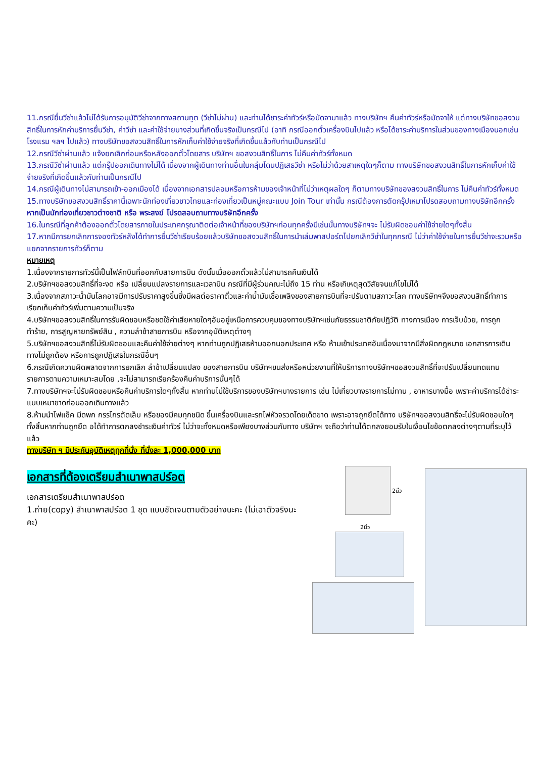11.กรณียื่นวีซ่าแล้วไม่ได้รับการอนุมัติวีซ่าจากทางสถานทูต (วีซ่าไม่ผ่าน) และท่านได้ชาระค่าทัวร์หรือมัดจามาแล้ว ทางบริษัทฯ คืนค่าทัวร์หรือมัดจาให้ แต่ทางบริษัทขอสงวนสิทธิ์ในการหักค่าบริการยื่นวีซ่า, ค่าวีซ่า และค่าใช้จ่ายบางส่วนที่เกิดขึ้นจริงเป็นกรณีไป (อาทิ กรณีออกตั๋วเครื่องบินไปแล้ว หรือได้ชาระค่าบริการในส่วนของทางเมืองนอกเช่น โรงแรม ฯลฯ ไปแล้ว) ทางบริษัทขอสงวนสิทธิ์ในการหักเก็บค่าใช้จ่ายจริงที่เกิดขึ้นแล้วกับท่านเป็นกรณีไป
12.กรณีวีซ่าผ่านแล้ว แจ้งยกเลิกก่อนหรือหลังออกตั๋วโดยสาร บริษัทฯ ขอสงวนสิทธิ์ในการ ไม่คืนค่าทัวร์ทั้งหมด
13.กรณีวีซ่าผ่านแล้ว แต่กรุ๊ปออกเดินทางไม่ได้ เนื่องจากผู้เดินทางท่านอื่นในกลุ่มโดนปฏิเสธวีซ่า หรือไม่ว่าด้วยสาเหตุใดๆก็ตาม ทางบริษัทขอสงวนสิทธิ์ในการหักเก็บค่าใช้จ่ายจริงที่เกิดขึ้นแล้วกับท่านเป็นกรณีไป
14.กรณีผู้เดินทางไม่สามารถเข้า-ออกเมืองได้ เนื่องจากเอกสารปลอมหรือการห้ามของเจ้าหน้าที่ไม่ว่าเหตุผลใดๆ ก็ตามทางบริษัทของสงวนสิทธิ์ในการ ไม่คืนค่าทัวร์ทั้งหมด
15.ทางบริษัทขอสงวนสิทธิ์ราคานี้เฉพาะนักท่องเที่ยวชาวไทยและท่องเที่ยวเป็นหมู่คณะแบบ Join Tour เท่านั้น กรณีต้องการตัดกรุ๊ปเหมาโปรดสอบถามทางบริษัทอีกครั้ง หากเป็นนักท่องเที่ยวชาวต่างชาติ หรือ พระสงฆ์ โปรดสอบถามทางบริษัทอีกครั้ง
16.ในกรณีที่ลูกค้าต้องออกตั๋วโดยสารภายในประเทศกรุณาติดต่อเจ้าหน้าที่ของบริษัทฯก่อนทุกครั้งมีเช่นนั้นทางบริษัทฯจะ ไม่รับผิดชอบค่าใช้จ่ายใดๆทั้งสิ้น
17.หากมีการยกเลิกการจองทัวร์หลังได้ทำการยื่นวีซ่าเรียบร้อยแล้วบริษัทขอสงวนสิทธิ์ในการนำเล่มพาสปอร์ตไปยกเลิกวีซ่าในทุกกรณี ไม่ว่าค่าใช้จ่ายในการยื่นวีซ่าจะรวมหรือแยกจากรายการทัวร์ก็ตาม
หมายเหตุ
1.เนื่องจากรายการทัวร์นี้เป็นไฟล์ทบินที่ออกกับสายการบิน ดังนั้นเมื่อออกตั๋วแล้วไม่สามารถคืนเงินได้
2.บริษัทฯขอสงวนสิทธิ์ที่จะงด หรือ เปลี่ยนแปลงรายการและเวลาบิน กรณีที่มีผู้ร่วมคณะไม่ถึง 15 ท่าน หรือเกิเหตุสุดวิสัยจนแก้ไขไม่ได้
3.เนื่องจากสภาวะน้ำมันโลกอาจมีการปรับราคาสูงขึ้นซึ่งมีผลต่อราคาตั๋วและค่าน้ำมันเชื้อเพลิงของสายการบินที่จะปรับตามสภาวะโลก ทางบริษัทฯจึงขอสงวนสิทธิ์ทำการเรียกเก็บค่าทัวร์เพิ่มตามความเป็นจริง
4.บริษัทฯขอสงวนสิทธิ์ในการรับผิดชอบหรือชดใช้ค่าเสียหายใดๆอันอยู่เหนือการควบคุมของทางบริษัทฯเช่นภัยธรรมชาติภัยปฎิวัติ ทางการเมือง การเจ็บป่วย, การถูกทำร้าย, การสูญหายทรัพย์สิน , ความล่าช้าสายการบิน หรือจากอุบัติเหตุต่างๆ
5.บริษัทฯขอสงวนสิทธิ์ไม่รับผิดชอบและคืนค่าใช้จ่ายต่างๆ หากท่านถูกปฏิเสธห้ามออกนอกประเทศ หรือ ห้ามเข้าประเทศอันเนื่องมาจากมีสิ่งผิดกฎหมาย เอกสารการเดินทางไม่ถูกต้อง หรือการถูกปฏิเสธในกรณีอื่นๆ
6.กรณีเกิดความผิดพลาดจากการยกเลิก ล่าช้าเปลี่ยนแปลง ของสายการบิน บริษัทฯขนส่งหรือหน่วยงานที่ให้บริการทางบริษัทฯขอสงวนสิทธิ์ที่จะปรับเปลี่ยนทดแทน รายการตามความเหมาะสมโดย ,จะไม่สามารถเรียกร้องคืนค่าบริการนั้นๆได้
7.ทางบริษัทฯจะไม่รับผิดชอบหรือคืนค่าบริการใดๆทั้งสิ้น หากท่านไม่ใช้บริการของบริษัทฯบางรายการ เช่น ไม่เที่ยวบางรายการไม่ทาน , อาหารบางมื้อ เพราะค่าบริการได้ชำระแบบเหมาขาดก่อนออกเดินทางแล้ว
8.ห้ามนำไฟแช็ค มีดพก กรรไกรตัดเล็บ หรือของมีคมทุกชนิด ขึ้นเครื่องบินและรถไฟหัวจรวดโดยเด็ดขาด เพราะอาจถูกยึดได้ทาง บริษัทฯขอสงวนสิทธิ์จะไม่รับผิดชอบใดๆทั้งสิ้นหากท่านถูกยึด อได้ทำการตกลงชำระเงินค่าทัวร์ ไม่ว่าจะทั้งหมดหรือเพียงบางส่วนกับทาง บริษัทฯ จะถือว่าท่านได้ตกลงยอมรับในเงื่อนไขข้อตกลงต่างๆตามที่ระบุไว้แล้ว
ทางบริษัท ฯ มีประกันอุบัติเหตุทุกที่นั่ง ที่นั่งละ 1,000,000 บาท
เอกสารที่ต้องเตรียมสำเนาพาสปร์อต
เอกสารเตรียมสำเนาพาสปร์อต
1.ถ่าย(copy) สำเนาพาสปร์อต 1 ชุด แบบชัดเจนตามตัวอย่างนะคะ (ไม่เอาตัวจริงนะคะ)
2นิ้ว
2นิ้ว